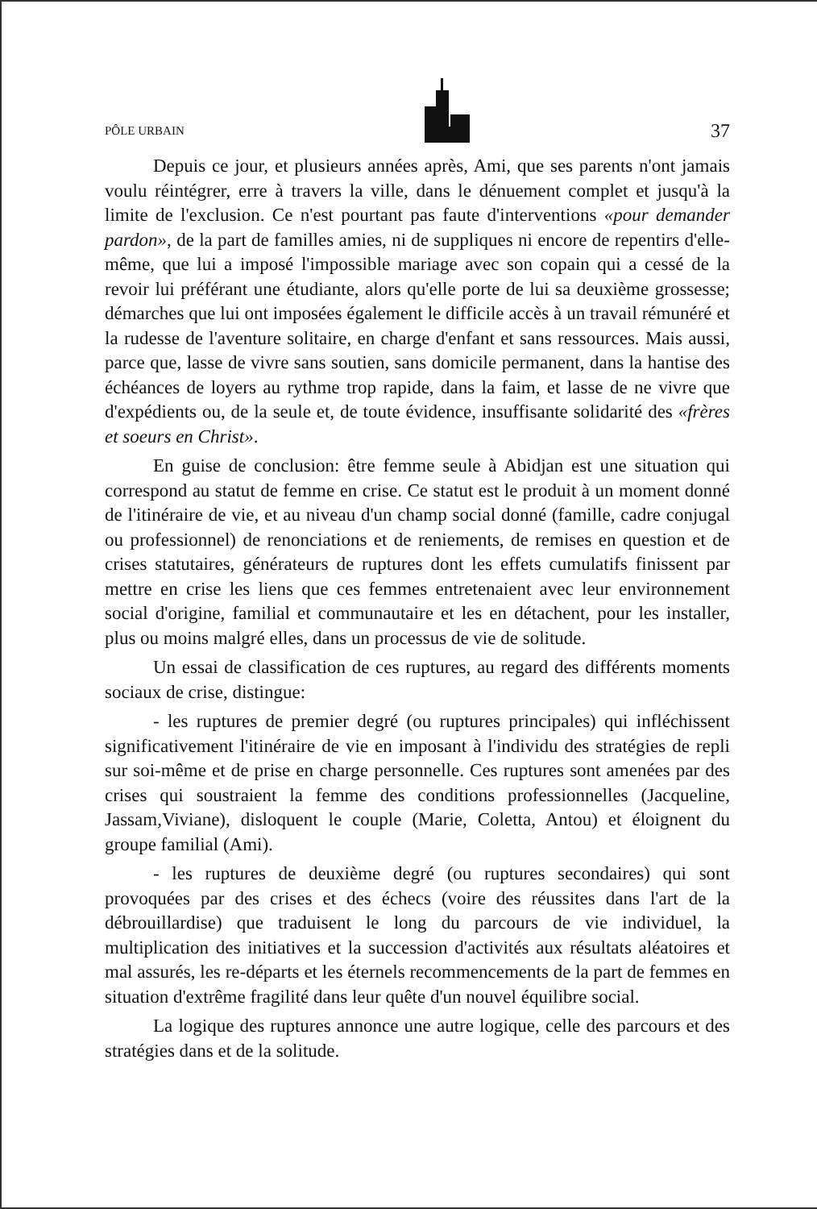PÔLE URBAIN 37
Depuis ce jour, et plusieurs années après, Ami, que ses parents n'ont jamais voulu réintégrer, erre à travers la ville, dans le dénuement complet et jusqu'à la limite de l'exclusion. Ce n'est pourtant pas faute d'interventions «pour demander pardon», de la part de familles amies, ni de suppliques ni encore de repentirs d'elle-même, que lui a imposé l'impossible mariage avec son copain qui a cessé de la revoir lui préférant une étudiante, alors qu'elle porte de lui sa deuxième grossesse; démarches que lui ont imposées également le difficile accès à un travail rémunéré et la rudesse de l'aventure solitaire, en charge d'enfant et sans ressources. Mais aussi, parce que, lasse de vivre sans soutien, sans domicile permanent, dans la hantise des échéances de loyers au rythme trop rapide, dans la faim, et lasse de ne vivre que d'expédients ou, de la seule et, de toute évidence, insuffisante solidarité des «frères et soeurs en Christ».
En guise de conclusion: être femme seule à Abidjan est une situation qui correspond au statut de femme en crise. Ce statut est le produit à un moment donné de l'itinéraire de vie, et au niveau d'un champ social donné (famille, cadre conjugal ou professionnel) de renonciations et de reniements, de remises en question et de crises statutaires, générateurs de ruptures dont les effets cumulatifs finissent par mettre en crise les liens que ces femmes entretenaient avec leur environnement social d'origine, familial et communautaire et les en détachent, pour les installer, plus ou moins malgré elles, dans un processus de vie de solitude.
Un essai de classification de ces ruptures, au regard des différents moments sociaux de crise, distingue:
- les ruptures de premier degré (ou ruptures principales) qui infléchissent significativement l'itinéraire de vie en imposant à l'individu des stratégies de repli sur soi-même et de prise en charge personnelle. Ces ruptures sont amenées par des crises qui soustraient la femme des conditions professionnelles (Jacqueline, Jassam,Viviane), disloquent le couple (Marie, Coletta, Antou) et éloignent du groupe familial (Ami).
- les ruptures de deuxième degré (ou ruptures secondaires) qui sont provoquées par des crises et des échecs (voire des réussites dans l'art de la débrouillardise) que traduisent le long du parcours de vie individuel, la multiplication des initiatives et la succession d'activités aux résultats aléatoires et mal assurés, les re-départs et les éternels recommencements de la part de femmes en situation d'extrême fragilité dans leur quête d'un nouvel équilibre social.
La logique des ruptures annonce une autre logique, celle des parcours et des stratégies dans et de la solitude.